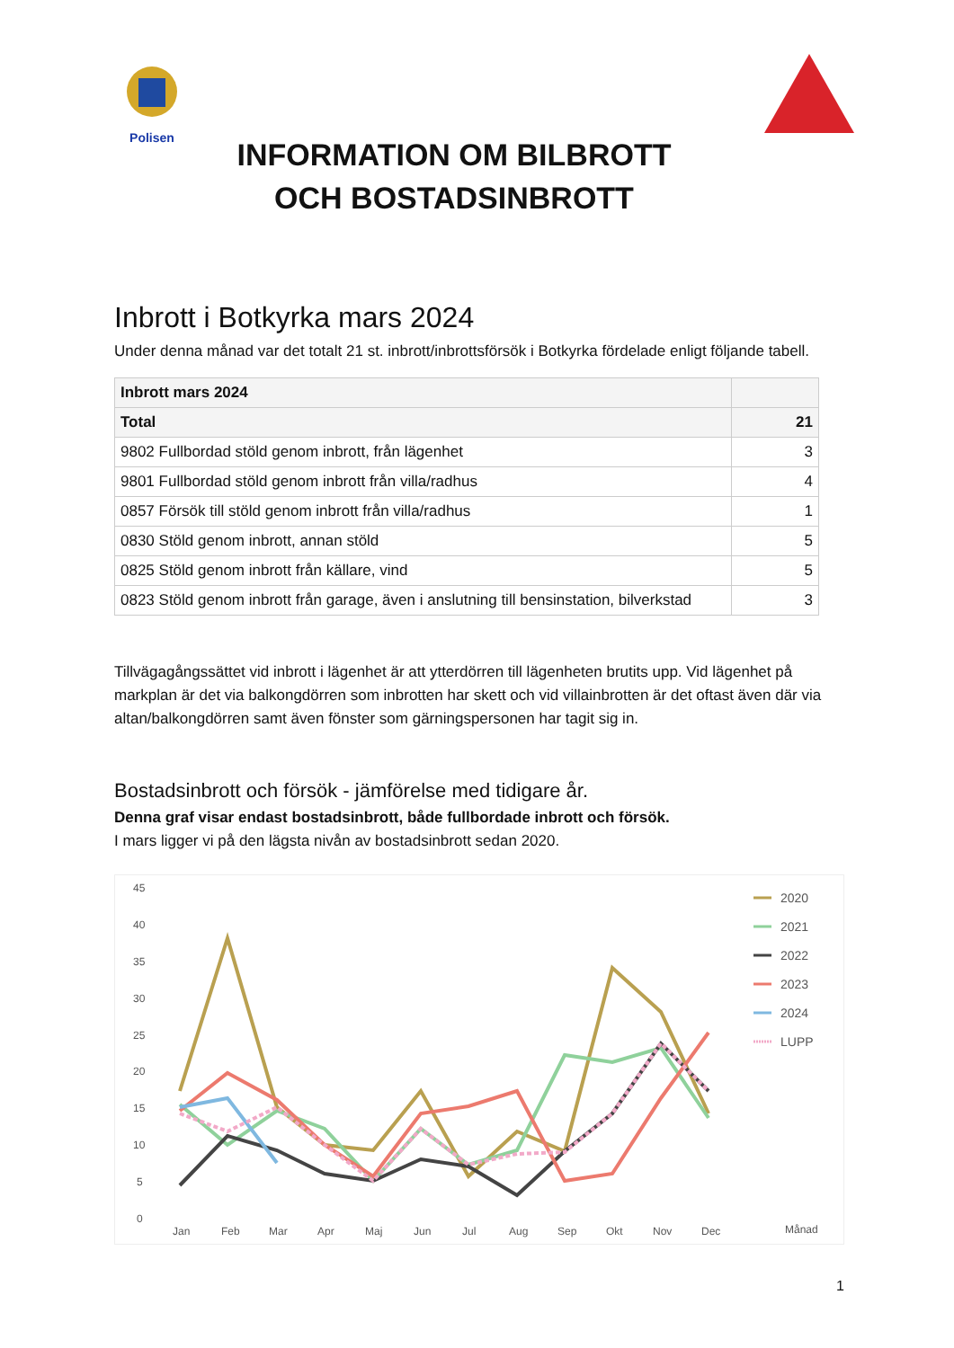Polisen
INFORMATION OM BILBROTT
OCH BOSTADSINBROTT
Inbrott i Botkyrka mars 2024
Under denna månad var det totalt 21 st. inbrott/inbrottsförsök i Botkyrka fördelade enligt följande tabell.
| Inbrott mars 2024 | |
| Total | 21 |
| 9802 Fullbordad stöld genom inbrott, från lägenhet | 3 |
| 9801 Fullbordad stöld genom inbrott från villa/radhus | 4 |
| 0857 Försök till stöld genom inbrott från villa/radhus | 1 |
| 0830 Stöld genom inbrott, annan stöld | 5 |
| 0825 Stöld genom inbrott från källare, vind | 5 |
| 0823 Stöld genom inbrott från garage, även i anslutning till bensinstation, bilverkstad | 3 |
Tillvägagångssättet vid inbrott i lägenhet är att ytterdörren till lägenheten brutits upp. Vid lägenhet på markplan är det via balkongdörren som inbrotten har skett och vid villainbrotten är det oftast även där via altan/balkongdörren samt även fönster som gärningspersonen har tagit sig in.
Bostadsinbrott och försök - jämförelse med tidigare år.
Denna graf visar endast bostadsinbrott, både fullbordade inbrott och försök.
I mars ligger vi på den lägsta nivån av bostadsinbrott sedan 2020.
45
40
35
30
25
20
15
10
5
0
Jan
Feb
Mar
Apr
Maj
Jun
Jul
Aug
Sep
Okt
Nov
Dec
Månad
2020
2021
2022
2023
2024
LUPP
1